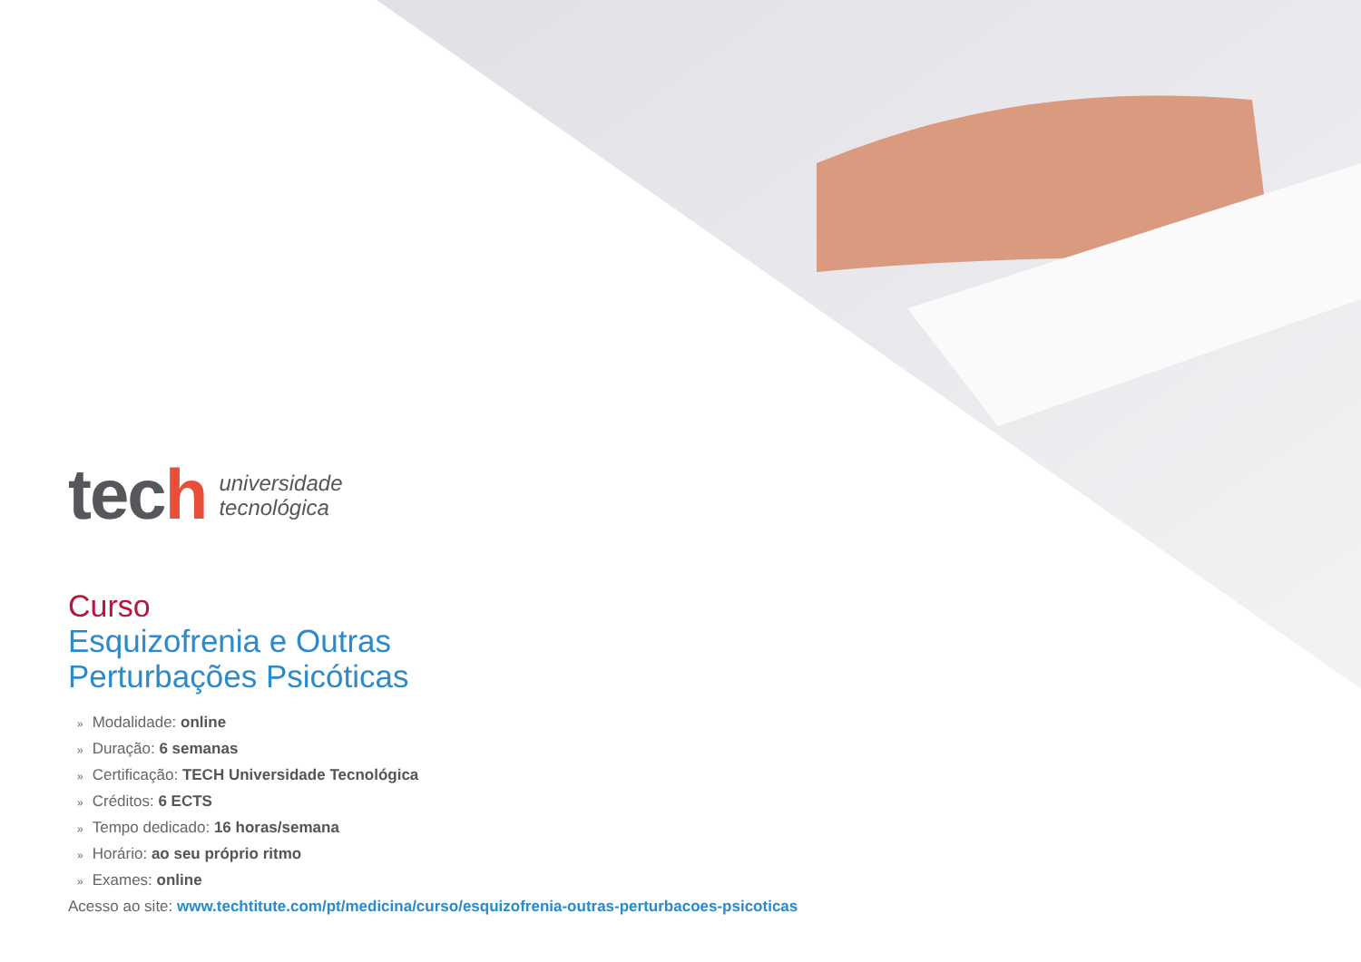tech
universidade
tecnológica
Curso
Esquizofrenia e Outras
Perturbações Psicóticas
» Modalidade: online
» Duração: 6 semanas
» Certificação: TECH Universidade Tecnológica
» Créditos: 6 ECTS
» Tempo dedicado: 16 horas/semana
» Horário: ao seu próprio ritmo
» Exames: online
Acesso ao site: www.techtitute.com/pt/medicina/curso/esquizofrenia-outras-perturbacoes-psicoticas